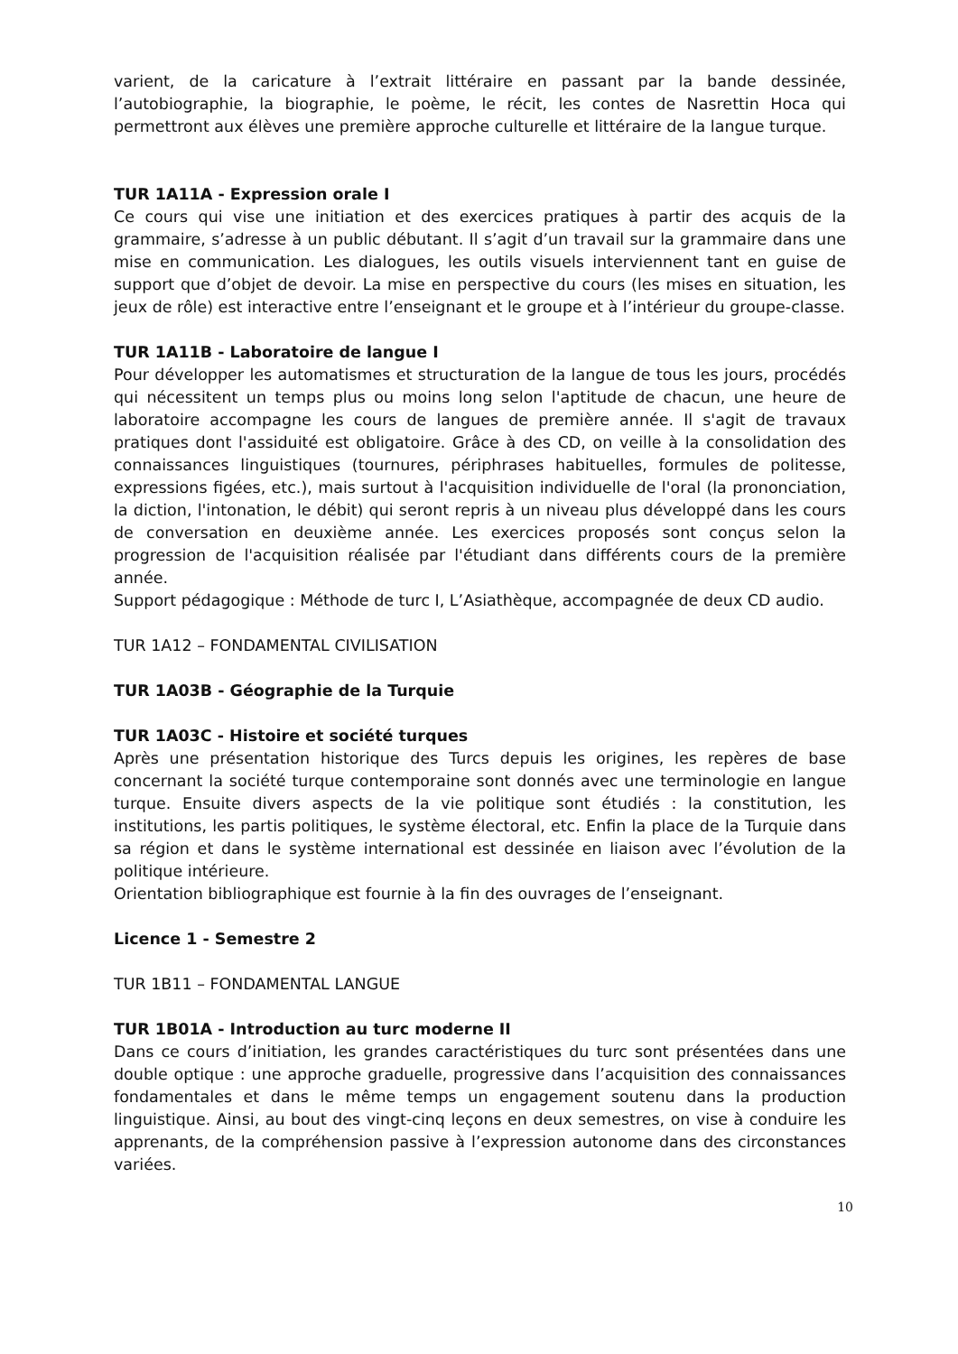varient, de la caricature à l’extrait littéraire en passant par la bande dessinée, l’autobiographie, la biographie, le poème, le récit, les contes de Nasrettin Hoca qui permettront aux élèves une première approche culturelle et littéraire de la langue turque.
TUR 1A11A - Expression orale I
Ce cours qui vise une initiation et des exercices pratiques à partir des acquis de la grammaire, s’adresse à un public débutant. Il s’agit d’un travail sur la grammaire dans une mise en communication. Les dialogues, les outils visuels interviennent tant en guise de support que d’objet de devoir. La mise en perspective du cours (les mises en situation, les jeux de rôle) est interactive entre l’enseignant et le groupe et à l’intérieur du groupe-classe.
TUR 1A11B - Laboratoire de langue I
Pour développer les automatismes et structuration de la langue de tous les jours, procédés qui nécessitent un temps plus ou moins long selon l'aptitude de chacun, une heure de laboratoire accompagne les cours de langues de première année. Il s'agit de travaux pratiques dont l'assiduité est obligatoire. Grâce à des CD, on veille à la consolidation des connaissances linguistiques (tournures, périphrases habituelles, formules de politesse, expressions figées, etc.), mais surtout à l'acquisition individuelle de l'oral (la prononciation, la diction, l'intonation, le débit) qui seront repris à un niveau plus développé dans les cours de conversation en deuxième année. Les exercices proposés sont conçus selon la progression de l'acquisition réalisée par l'étudiant dans différents cours de la première année.
Support pédagogique : Méthode de turc I, L’Asiathèque, accompagnée de deux CD audio.
TUR 1A12 – FONDAMENTAL CIVILISATION
TUR 1A03B - Géographie de la Turquie
TUR 1A03C - Histoire et société turques
Après une présentation historique des Turcs depuis les origines, les repères de base concernant la société turque contemporaine sont donnés avec une terminologie en langue turque. Ensuite divers aspects de la vie politique sont étudiés : la constitution, les institutions, les partis politiques, le système électoral, etc. Enfin la place de la Turquie dans sa région et dans le système international est dessinée en liaison avec l’évolution de la politique intérieure.
Orientation bibliographique est fournie à la fin des ouvrages de l’enseignant.
Licence 1 - Semestre 2
TUR 1B11 – FONDAMENTAL LANGUE
TUR 1B01A - Introduction au turc moderne II
Dans ce cours d’initiation, les grandes caractéristiques du turc sont présentées dans une double optique : une approche graduelle, progressive dans l’acquisition des connaissances fondamentales et dans le même temps un engagement soutenu dans la production linguistique. Ainsi, au bout des vingt-cinq leçons en deux semestres, on vise à conduire les apprenants, de la compréhension passive à l’expression autonome dans des circonstances variées.
10